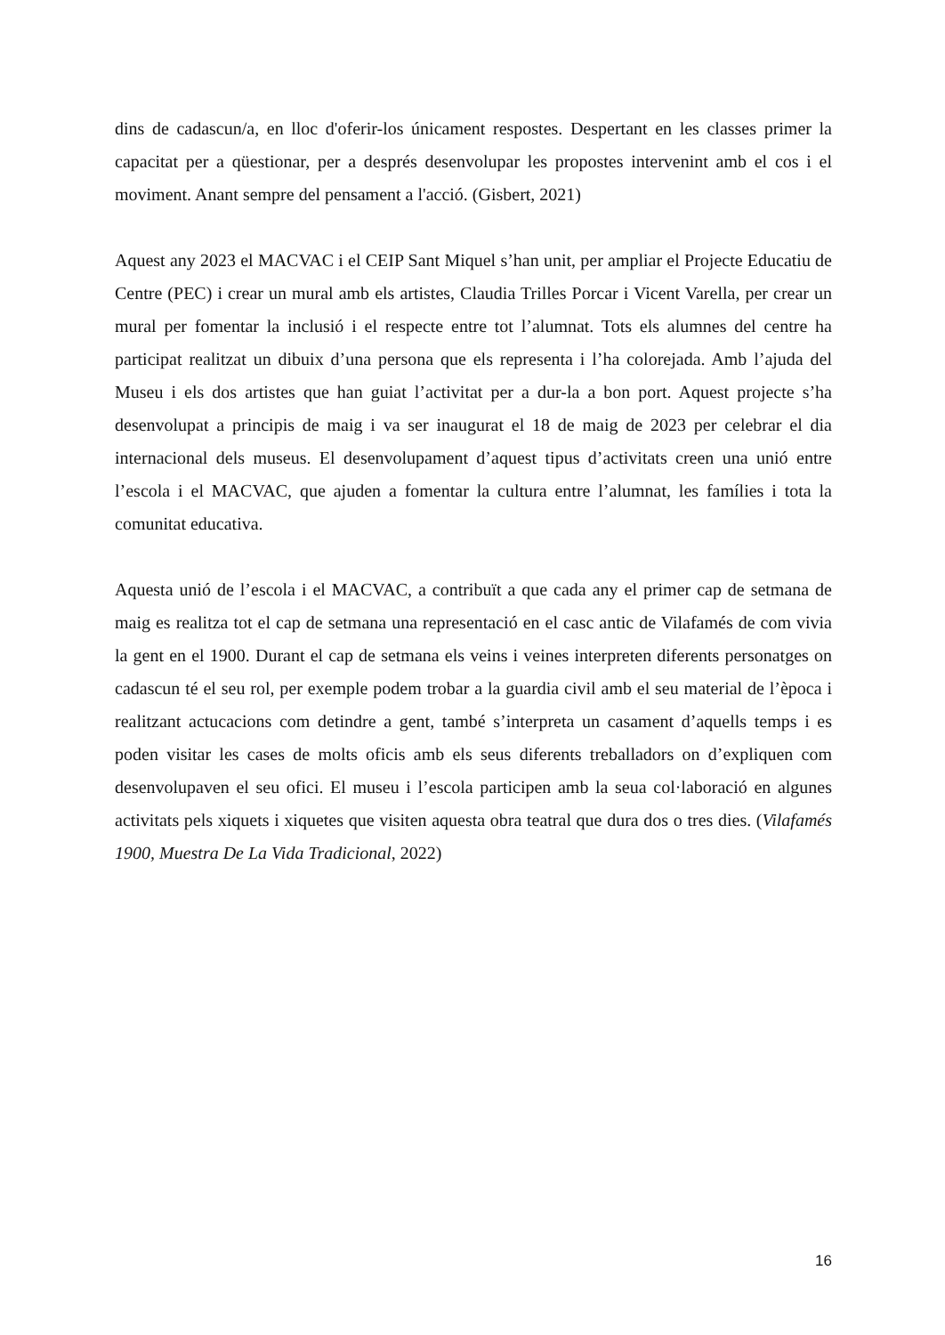dins de cadascun/a, en lloc d'oferir-los únicament respostes. Despertant en les classes primer la capacitat per a qüestionar, per a després desenvolupar les propostes intervenint amb el cos i el moviment. Anant sempre del pensament a l'acció. (Gisbert, 2021)
Aquest any 2023 el MACVAC i el CEIP Sant Miquel s’han unit, per ampliar el Projecte Educatiu de Centre (PEC) i crear un mural amb els artistes, Claudia Trilles Porcar i Vicent Varella, per crear un mural per fomentar la inclusió i el respecte entre tot l’alumnat. Tots els alumnes del centre ha participat realitzat un dibuix d’una persona que els representa i l’ha colorejada. Amb l’ajuda del Museu i els dos artistes que han guiat l’activitat per a dur-la a bon port. Aquest projecte s’ha desenvolupat a principis de maig i va ser inaugurat el 18 de maig de 2023 per celebrar el dia internacional dels museus. El desenvolupament d’aquest tipus d’activitats creen una unió entre l’escola i el MACVAC, que ajuden a fomentar la cultura entre l’alumnat, les famílies i tota la comunitat educativa.
Aquesta unió de l’escola i el MACVAC, a contribuït a que cada any el primer cap de setmana de maig es realitza tot el cap de setmana una representació en el casc antic de Vilafamés de com vivia la gent en el 1900. Durant el cap de setmana els veins i veines interpreten diferents personatges on cadascun té el seu rol, per exemple podem trobar a la guardia civil amb el seu material de l’època i realitzant actucacions com detindre a gent, també s’interpreta un casament d’aquells temps i es poden visitar les cases de molts oficis amb els seus diferents treballadors on d’expliquen com desenvolupaven el seu ofici. El museu i l’escola participen amb la seua col·laboració en algunes activitats pels xiquets i xiquetes que visiten aquesta obra teatral que dura dos o tres dies. (Vilafamés 1900, Muestra De La Vida Tradicional, 2022)
16